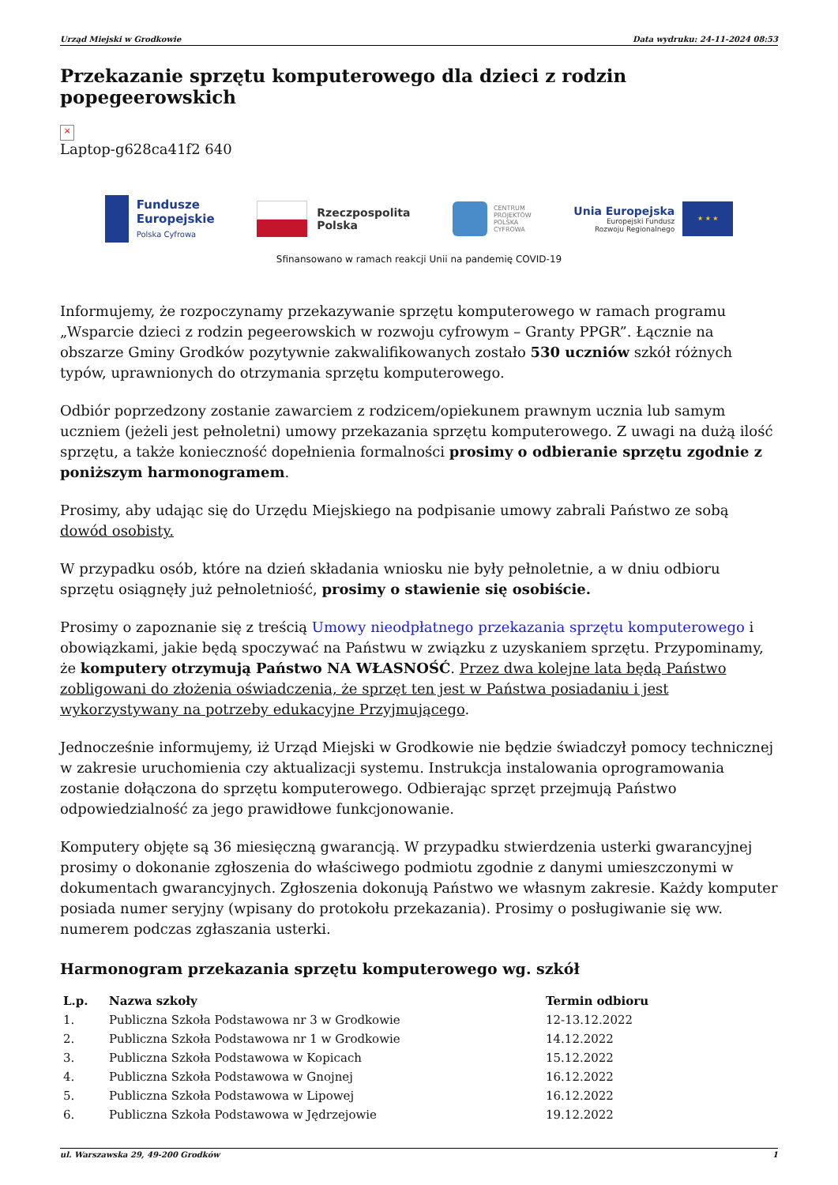Urząd Miejski w Grodkowie Data wydruku: 24-11-2024 08:53
Przekazanie sprzętu komputerowego dla dzieci z rodzin popegeerowskich
×
Laptop-g628ca41f2 640
Fundusze
Europejskie
Polska Cyfrowa
Rzeczpospolita
Polska
CENTRUM
PROJEKTÓW
POLSKA
CYFROWA
Unia Europejska
Europejski Fundusz
Rozwoju Regionalnego
★ ★ ★
Sfinansowano w ramach reakcji Unii na pandemię COVID-19
Informujemy, że rozpoczynamy przekazywanie sprzętu komputerowego w ramach programu „Wsparcie dzieci z rodzin pegeerowskich w rozwoju cyfrowym – Granty PPGR”. Łącznie na obszarze Gminy Grodków pozytywnie zakwalifikowanych zostało 530 uczniów szkół różnych typów, uprawnionych do otrzymania sprzętu komputerowego.
Odbiór poprzedzony zostanie zawarciem z rodzicem/opiekunem prawnym ucznia lub samym uczniem (jeżeli jest pełnoletni) umowy przekazania sprzętu komputerowego. Z uwagi na dużą ilość sprzętu, a także konieczność dopełnienia formalności prosimy o odbieranie sprzętu zgodnie z poniższym harmonogramem.
Prosimy, aby udając się do Urzędu Miejskiego na podpisanie umowy zabrali Państwo ze sobą dowód osobisty.
W przypadku osób, które na dzień składania wniosku nie były pełnoletnie, a w dniu odbioru sprzętu osiągnęły już pełnoletniość, prosimy o stawienie się osobiście.
Prosimy o zapoznanie się z treścią Umowy nieodpłatnego przekazania sprzętu komputerowego i obowiązkami, jakie będą spoczywać na Państwu w związku z uzyskaniem sprzętu. Przypominamy, że komputery otrzymują Państwo NA WŁASNOŚĆ. Przez dwa kolejne lata będą Państwo zobligowani do złożenia oświadczenia, że sprzęt ten jest w Państwa posiadaniu i jest wykorzystywany na potrzeby edukacyjne Przyjmującego.
Jednocześnie informujemy, iż Urząd Miejski w Grodkowie nie będzie świadczył pomocy technicznej w zakresie uruchomienia czy aktualizacji systemu. Instrukcja instalowania oprogramowania zostanie dołączona do sprzętu komputerowego. Odbierając sprzęt przejmują Państwo odpowiedzialność za jego prawidłowe funkcjonowanie.
Komputery objęte są 36 miesięczną gwarancją. W przypadku stwierdzenia usterki gwarancyjnej prosimy o dokonanie zgłoszenia do właściwego podmiotu zgodnie z danymi umieszczonymi w dokumentach gwarancyjnych. Zgłoszenia dokonują Państwo we własnym zakresie. Każdy komputer posiada numer seryjny (wpisany do protokołu przekazania). Prosimy o posługiwanie się ww. numerem podczas zgłaszania usterki.
Harmonogram przekazania sprzętu komputerowego wg. szkół
| L.p. | Nazwa szkoły | Termin odbioru |
| --- | --- | --- |
| 1. | Publiczna Szkoła Podstawowa nr 3 w Grodkowie | 12-13.12.2022 |
| 2. | Publiczna Szkoła Podstawowa nr 1 w Grodkowie | 14.12.2022 |
| 3. | Publiczna Szkoła Podstawowa w Kopicach | 15.12.2022 |
| 4. | Publiczna Szkoła Podstawowa w Gnojnej | 16.12.2022 |
| 5. | Publiczna Szkoła Podstawowa w Lipowej | 16.12.2022 |
| 6. | Publiczna Szkoła Podstawowa w Jędrzejowie | 19.12.2022 |
ul. Warszawska 29, 49-200 Grodków 1